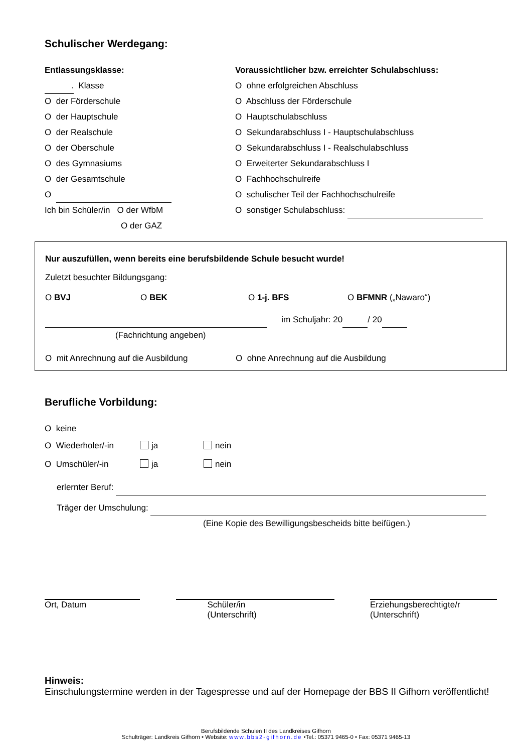Schulischer Werdegang:
Entlassungsklasse:
. Klasse
O der Förderschule
O der Hauptschule
O der Realschule
O der Oberschule
O des Gymnasiums
O der Gesamtschule
O
Ich bin Schüler/in O der WfbM
O der GAZ
Voraussichtlicher bzw. erreichter Schulabschluss:
O ohne erfolgreichen Abschluss
O Abschluss der Förderschule
O Hauptschulabschluss
O Sekundarabschluss I - Hauptschulabschluss
O Sekundarabschluss I - Realschulabschluss
O Erweiterter Sekundarabschluss I
O Fachhochschulreife
O schulischer Teil der Fachhochschulreife
O sonstiger Schulabschluss:
Nur auszufüllen, wenn bereits eine berufsbildende Schule besucht wurde!
Zuletzt besuchter Bildungsgang:
O BVJ O BEK O 1-j. BFS O BFMNR („Nawaro“)
im Schuljahr: 20 / 20
(Fachrichtung angeben)
O mit Anrechnung auf die Ausbildung O ohne Anrechnung auf die Ausbildung
Berufliche Vorbildung:
O keine
O Wiederholer/-in ja nein
O Umschüler/-in ja nein
erlernter Beruf:
Träger der Umschulung:
(Eine Kopie des Bewilligungsbescheids bitte beifügen.)
Ort, Datum Schüler/in
(Unterschrift)
Erziehungsberechtigte/r
(Unterschrift)
Hinweis:
Einschulungstermine werden in der Tagespresse und auf der Homepage der BBS II Gifhorn veröffentlicht!
Berufsbildende Schulen II des Landkreises Gifhorn
Schulträger: Landkreis Gifhorn • Website: www.bbs2-gifhorn.de •Tel.: 05371 9465-0 • Fax: 05371 9465-13